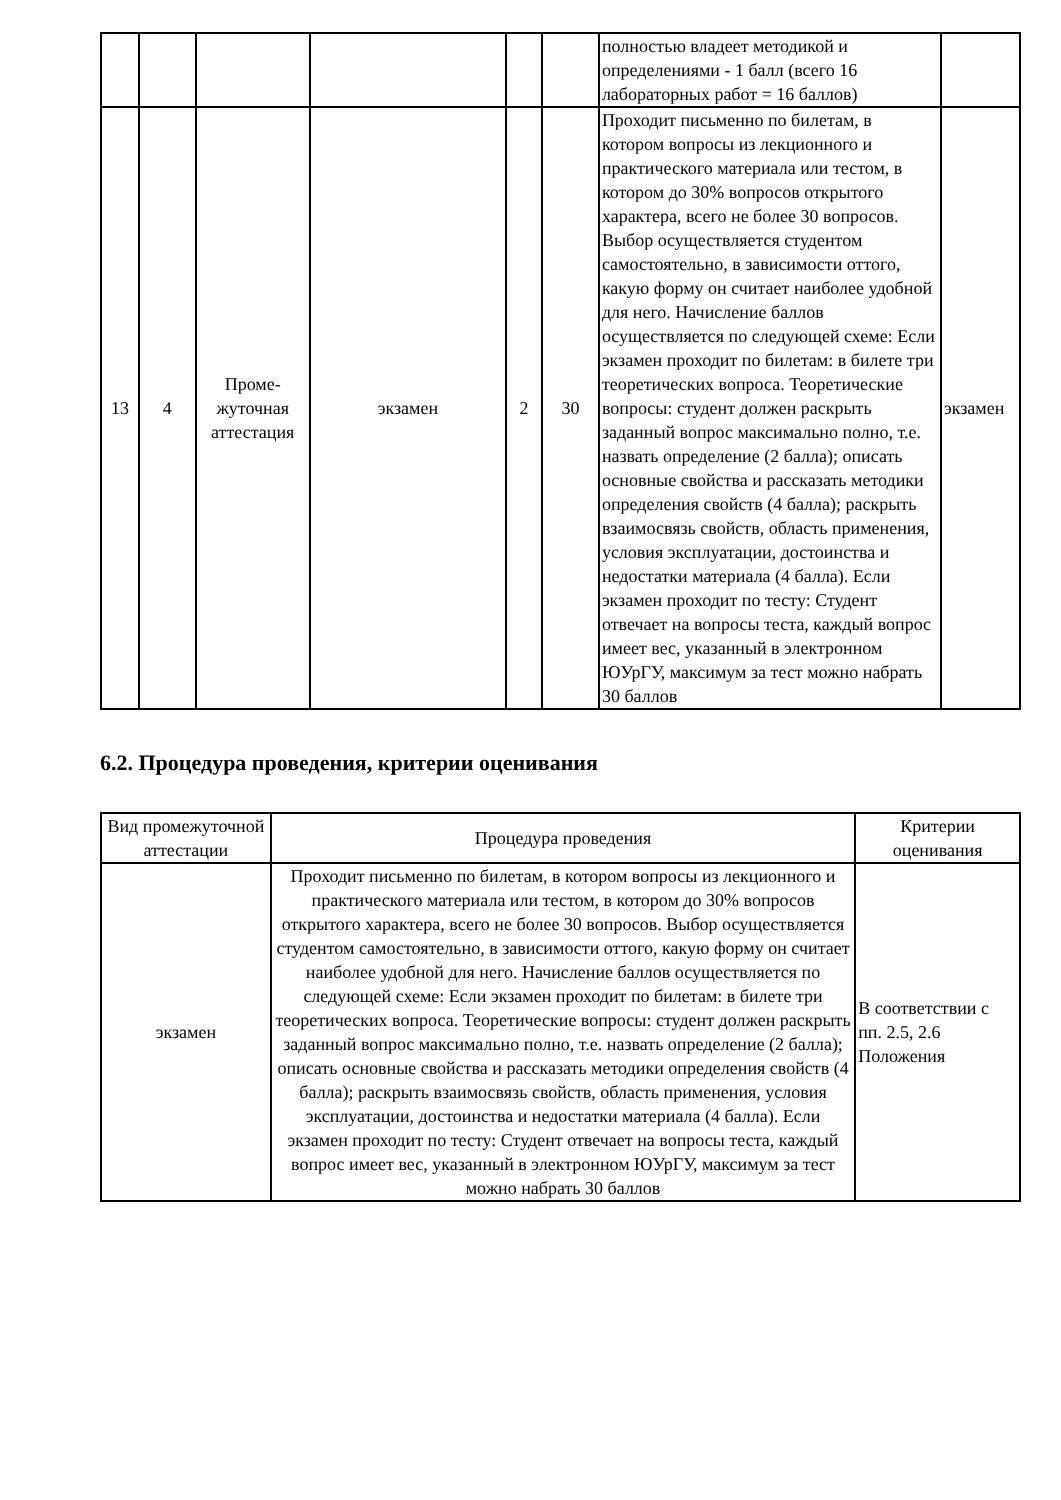| | | | | | | полностью владеет методикой и определениями - 1 балл (всего 16 лабораторных работ = 16 баллов) | |
| 13 | 4 | Проме-жуточная аттестация | экзамен | 2 | 30 | Проходит письменно по билетам, в котором вопросы из лекционного и практического материала или тестом, в котором до 30% вопросов открытого характера, всего не более 30 вопросов. Выбор осуществляется студентом самостоятельно, в зависимости оттого, какую форму он считает наиболее удобной для него. Начисление баллов осуществляется по следующей схеме: Если экзамен проходит по билетам: в билете три теоретических вопроса. Теоретические вопросы: студент должен раскрыть заданный вопрос максимально полно, т.е. назвать определение (2 балла); описать основные свойства и рассказать методики определения свойств (4 балла); раскрыть взаимосвязь свойств, область применения, условия эксплуатации, достоинства и недостатки материала (4 балла). Если экзамен проходит по тесту: Студент отвечает на вопросы теста, каждый вопрос имеет вес, указанный в электронном ЮУрГУ, максимум за тест можно набрать 30 баллов | экзамен |
6.2. Процедура проведения, критерии оценивания
| Вид промежуточной аттестации | Процедура проведения | Критерии оценивания |
| --- | --- | --- |
| экзамен | Проходит письменно по билетам, в котором вопросы из лекционного и практического материала или тестом, в котором до 30% вопросов открытого характера, всего не более 30 вопросов. Выбор осуществляется студентом самостоятельно, в зависимости оттого, какую форму он считает наиболее удобной для него. Начисление баллов осуществляется по следующей схеме: Если экзамен проходит по билетам: в билете три теоретических вопроса. Теоретические вопросы: студент должен раскрыть заданный вопрос максимально полно, т.е. назвать определение (2 балла); описать основные свойства и рассказать методики определения свойств (4 балла); раскрыть взаимосвязь свойств, область применения, условия эксплуатации, достоинства и недостатки материала (4 балла). Если экзамен проходит по тесту: Студент отвечает на вопросы теста, каждый вопрос имеет вес, указанный в электронном ЮУрГУ, максимум за тест можно набрать 30 баллов | В соответствии с пп. 2.5, 2.6 Положения |